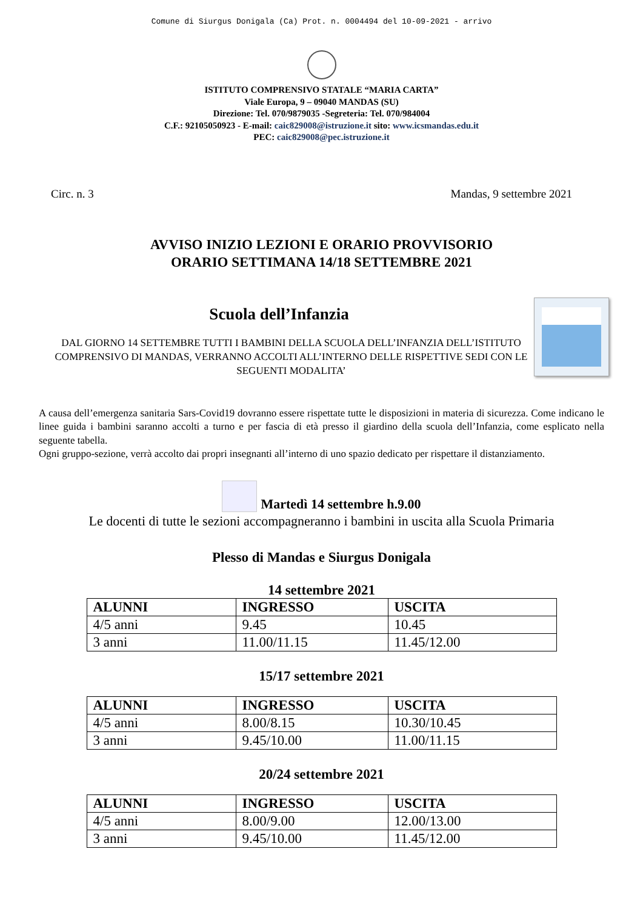Comune di Siurgus Donigala (Ca) Prot. n. 0004494 del 10-09-2021 - arrivo
ISTITUTO COMPRENSIVO STATALE “MARIA CARTA”
Viale Europa, 9 – 09040 MANDAS (SU)
Direzione: Tel. 070/9879035 -Segreteria: Tel. 070/984004
C.F.: 92105050923 - E-mail: caic829008@istruzione.it sito: www.icsmandas.edu.it
PEC: caic829008@pec.istruzione.it
Circ. n. 3 Mandas, 9 settembre 2021
AVVISO INIZIO LEZIONI E ORARIO PROVVISORIO
ORARIO SETTIMANA 14/18 SETTEMBRE 2021
Scuola dell’Infanzia
DAL GIORNO 14 SETTEMBRE TUTTI I BAMBINI DELLA SCUOLA DELL’INFANZIA DELL’ISTITUTO COMPRENSIVO DI MANDAS, VERRANNO ACCOLTI ALL’INTERNO DELLE RISPETTIVE SEDI CON LE SEGUENTI MODALITA’
A causa dell’emergenza sanitaria Sars-Covid19 dovranno essere rispettate tutte le disposizioni in materia di sicurezza. Come indicano le linee guida i bambini saranno accolti a turno e per fascia di età presso il giardino della scuola dell’Infanzia, come esplicato nella seguente tabella.
Ogni gruppo-sezione, verrà accolto dai propri insegnanti all’interno di uno spazio dedicato per rispettare il distanziamento.
Martedì 14 settembre h.9.00
Le docenti di tutte le sezioni accompagneranno i bambini in uscita alla Scuola Primaria
Plesso di Mandas e Siurgus Donigala
14 settembre 2021
| ALUNNI | INGRESSO | USCITA |
| --- | --- | --- |
| 4/5 anni | 9.45 | 10.45 |
| 3 anni | 11.00/11.15 | 11.45/12.00 |
15/17 settembre 2021
| ALUNNI | INGRESSO | USCITA |
| --- | --- | --- |
| 4/5 anni | 8.00/8.15 | 10.30/10.45 |
| 3 anni | 9.45/10.00 | 11.00/11.15 |
20/24 settembre 2021
| ALUNNI | INGRESSO | USCITA |
| --- | --- | --- |
| 4/5 anni | 8.00/9.00 | 12.00/13.00 |
| 3 anni | 9.45/10.00 | 11.45/12.00 |